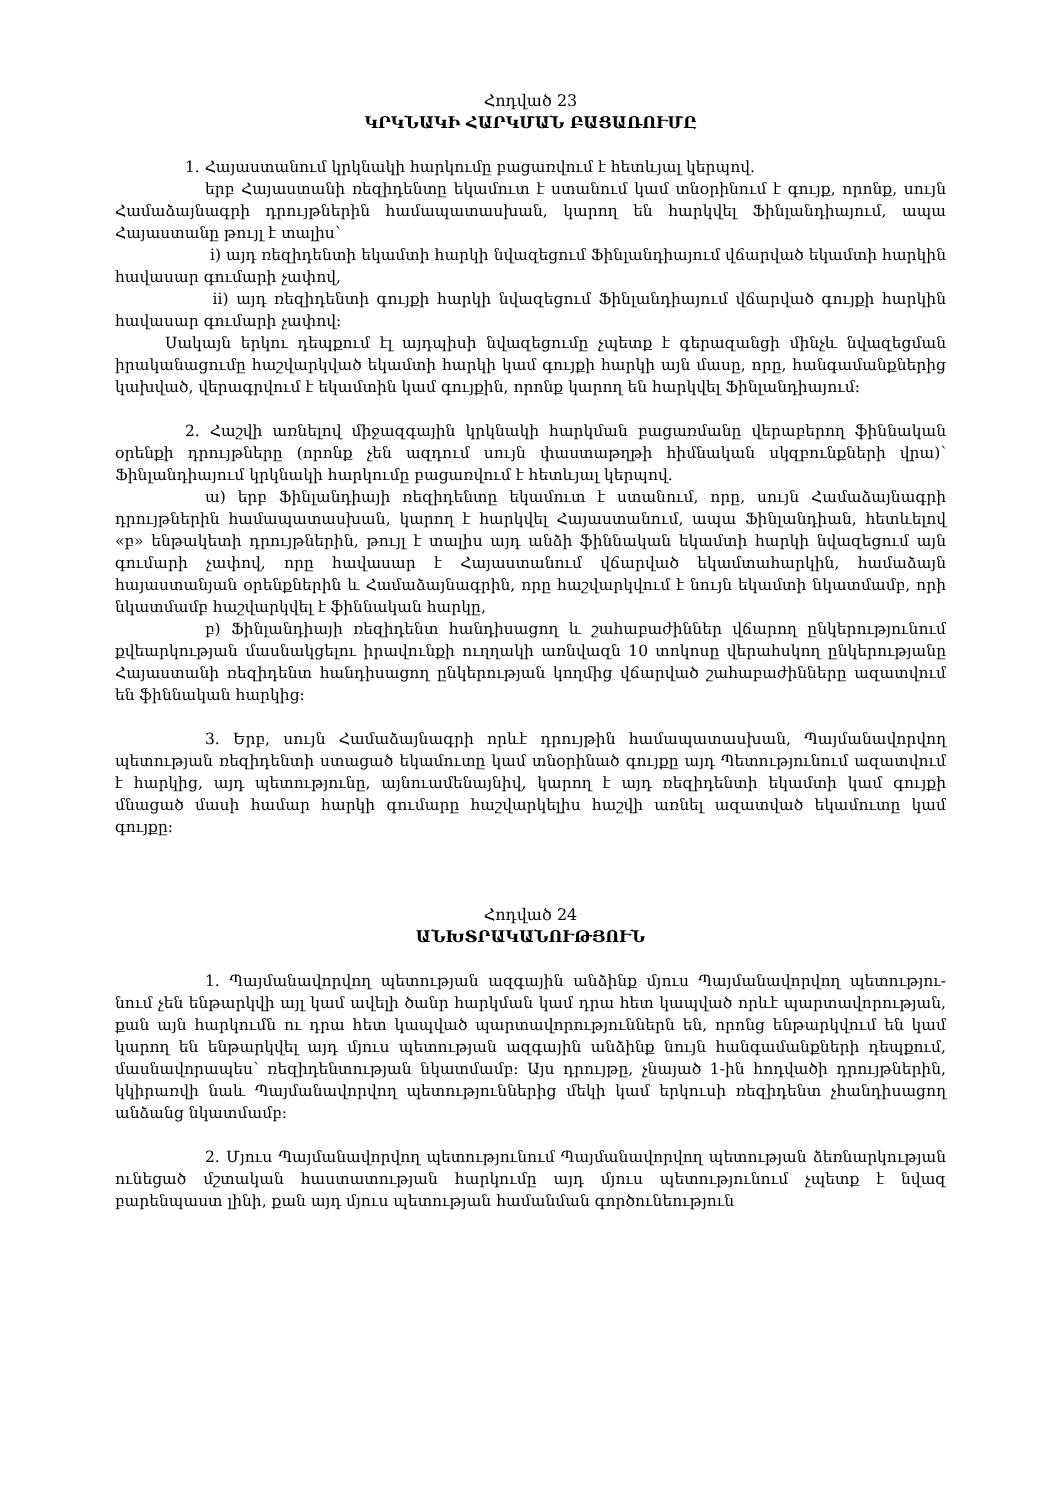Հոդված 23
ԿՐԿՆԱԿԻ ՀԱՐԿՄԱՆ ԲԱՑԱՌՈՒՄԸ
1. Հայաստանում կրկնակի հարկումը բացառվում է հետևյալ կերպով.
երբ Հայաստանի ռեզիդենտը եկամուտ է ստանում կամ տնօրինում է գույք, որոնք, սույն Համաձայնագրի դրույթներին համապատասխան, կարող են հարկվել Ֆինլանդիայում, ապա Հայաստանը թույլ է տալիս`
i) այդ ռեզիդենտի եկամտի հարկի նվազեցում Ֆինլանդիայում վճարված եկամտի հարկին հավասար գումարի չափով,
ii) այդ ռեզիդենտի գույքի հարկի նվազեցում Ֆինլանդիայում վճարված գույքի հարկին հավասար գումարի չափով:
Սակայն երկու դեպքում էլ այդպիսի նվազեցումը չպետք է գերազանցի մինչև նվազեցման իրականացումը հաշվարկված եկամտի հարկի կամ գույքի հարկի այն մասը, որը, հանգամանքներից կախված, վերագրվում է եկամտին կամ գույքին, որոնք կարող են հարկվել Ֆինլանդիայում:
2. Հաշվի առնելով միջազգային կրկնակի հարկման բացառմանը վերաբերող ֆիննական օրենքի դրույթները (որոնք չեն ազդում սույն փաստաթղթի հիմնական սկզբունքների վրա)՝ Ֆինլանդիայում կրկնակի հարկումը բացառվում է հետևյալ կերպով.
ա) երբ Ֆինլանդիայի ռեզիդենտը եկամուտ է ստանում, որը, սույն Համաձայնագրի դրույթներին համապատասխան, կարող է հարկվել Հայաստանում, ապա Ֆինլանդիան, հետևելով «բ» ենթակետի դրույթներին, թույլ է տալիս այդ անձի ֆիննական եկամտի հարկի նվազեցում այն գումարի չափով, որը հավասար է Հայաստանում վճարված եկամտահարկին, համաձայն հայաստանյան օրենքներին և Համաձայնագրին, որը հաշվարկվում է նույն եկամտի նկատմամբ, որի նկատմամբ հաշվարկվել է ֆիննական հարկը,
բ) Ֆինլանդիայի ռեզիդենտ հանդիսացող և շահաբաժիններ վճարող ընկերությունում քվեարկության մասնակցելու իրավունքի ուղղակի առնվազն 10 տոկոսը վերահսկող ընկերությանը Հայաստանի ռեզիդենտ հանդիսացող ընկերության կողմից վճարված շահաբաժինները ազատվում են ֆիննական հարկից:
3. Երբ, սույն Համաձայնագրի որևէ դրույթին համապատասխան, Պայմանավորվող պետության ռեզիդենտի ստացած եկամուտը կամ տնօրինած գույքը այդ Պետությունում ազատվում է հարկից, այդ պետությունը, այնուամենայնիվ, կարող է այդ ռեզիդենտի եկամտի կամ գույքի մնացած մասի համար հարկի գումարը հաշվարկելիս հաշվի առնել ազատված եկամուտը կամ գույքը:
Հոդված 24
ԱՆԽՏՐԱԿԱՆՈՒԹՅՈՒՆ
1. Պայմանավորվող պետության ազգային անձինք մյուս Պայմանավորվող պետությու-նում չեն ենթարկվի այլ կամ ավելի ծանր հարկման կամ դրա հետ կապված որևէ պարտավորության, քան այն հարկումն ու դրա հետ կապված պարտավորություններն են, որոնց ենթարկվում են կամ կարող են ենթարկվել այդ մյուս պետության ազգային անձինք նույն հանգամանքների դեպքում, մասնավորապես՝ ռեզիդենտության նկատմամբ: Այս դրույթը, չնայած 1-ին հոդվածի դրույթներին, կկիրառվի նաև Պայմանավորվող պետություններից մեկի կամ երկուսի ռեզիդենտ չհանդիսացող անձանց նկատմամբ:
2. Մյուս Պայմանավորվող պետությունում Պայմանավորվող պետության ձեռնարկության ունեցած մշտական հաստատության հարկումը այդ մյուս պետությունում չպետք է նվազ բարենպաստ լինի, քան այդ մյուս պետության համանման գործունեություն